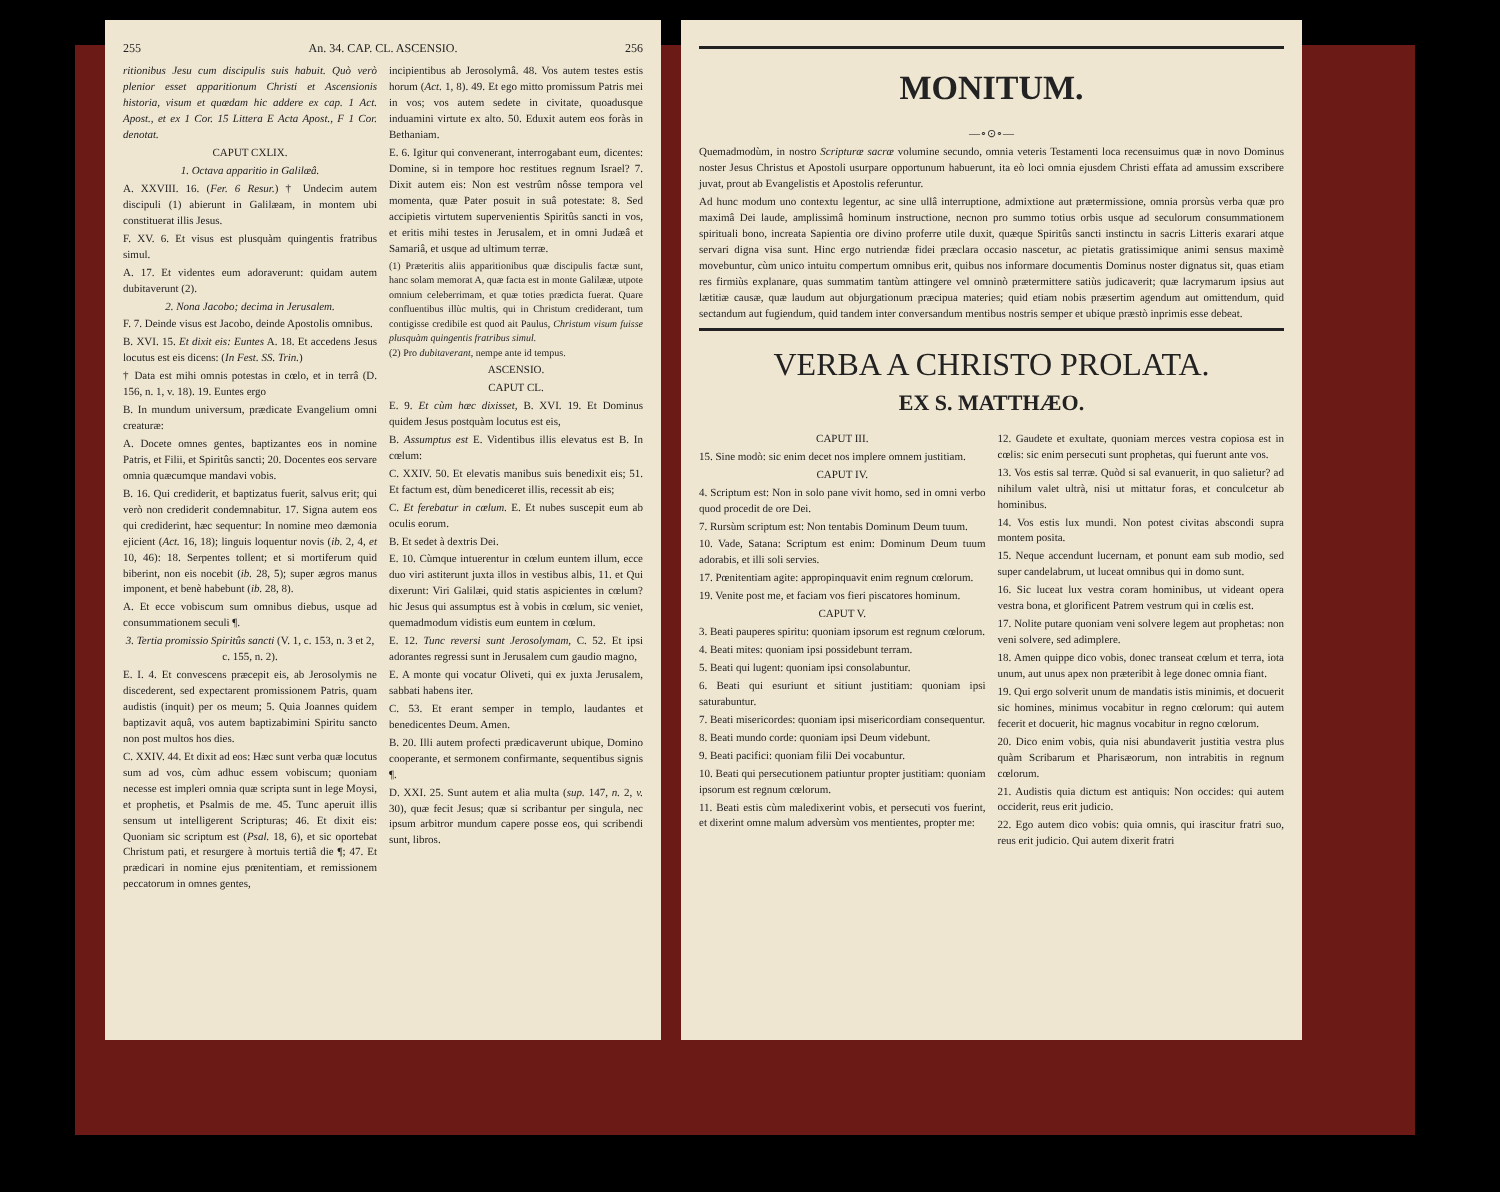255 An. 34. CAP. CL. ASCENSIO. 256
ritionibus Jesu cum discipulis suis habuit. Quò verò plenior esset apparitionum Christi et Ascensionis historia, visum et quædam hic addere ex cap. 1 Act. Apost., et ex 1 Cor. 15 Littera E Acta Apost., F 1 Cor. denotat.
CAPUT CXLIX.
1. Octava apparitio in Galilæâ.
A. XXVIII. 16. (Fer. 6 Resur.) † Undecim autem discipuli (1) abierunt in Galilæam, in montem ubi constituerat illis Jesus.
F. XV. 6. Et visus est plusquàm quingentis fratribus simul.
A. 17. Et videntes eum adoraverunt: quidam autem dubitaverunt (2).
2. Nona Jacobo; decima in Jerusalem.
F. 7. Deinde visus est Jacobo, deinde Apostolis omnibus.
B. XVI. 15. Et dixit eis: Euntes A. 18. Et accedens Jesus locutus est eis dicens: (In Fest. SS. Trin.)
† Data est mihi omnis potestas in cœlo, et in terrâ (D. 156, n. 1, v. 18). 19. Euntes ergo
B. In mundum universum, prædicate Evangelium omni creaturæ:
A. Docete omnes gentes, baptizantes eos in nomine Patris, et Filii, et Spiritûs sancti; 20. Docentes eos servare omnia quæcumque mandavi vobis.
B. 16. Qui crediderit, et baptizatus fuerit, salvus erit; qui verò non crediderit condemnabitur. 17. Signa autem eos qui crediderint, hæc sequentur: In nomine meo dæmonia ejicient (Act. 16, 18); linguis loquentur novis (ib. 2, 4, et 10, 46): 18. Serpentes tollent; et si mortiferum quid biberint, non eis nocebit (ib. 28, 5); super ægros manus imponent, et benè habebunt (ib. 28, 8).
A. Et ecce vobiscum sum omnibus diebus, usque ad consummationem seculi ¶.
3. Tertia promissio Spiritûs sancti (V. 1, c. 153, n. 3 et 2, c. 155, n. 2).
E. I. 4. Et convescens præcepit eis, ab Jerosolymis ne discederent, sed expectarent promissionem Patris, quam audistis (inquit) per os meum; 5. Quia Joannes quidem baptizavit aquâ, vos autem baptizabimini Spiritu sancto non post multos hos dies.
C. XXIV. 44. Et dixit ad eos: Hæc sunt verba quæ locutus sum ad vos, cùm adhuc essem vobiscum; quoniam necesse est impleri omnia quæ scripta sunt in lege Moysi, et prophetis, et Psalmis de me. 45. Tunc aperuit illis sensum ut intelligerent Scripturas; 46. Et dixit eis: Quoniam sic scriptum est (Psal. 18, 6), et sic oportebat Christum pati, et resurgere à mortuis tertiâ die ¶; 47. Et prædicari in nomine ejus pœnitentiam, et remissionem peccatorum in omnes gentes,
incipientibus ab Jerosolymâ. 48. Vos autem testes estis horum (Act. 1, 8). 49. Et ego mitto promissum Patris mei in vos; vos autem sedete in civitate, quoadusque induamini virtute ex alto. 50. Eduxit autem eos foràs in Bethaniam.
E. 6. Igitur qui convenerant, interrogabant eum, dicentes: Domine, si in tempore hoc restitues regnum Israel? 7. Dixit autem eis: Non est vestrûm nôsse tempora vel momenta, quæ Pater posuit in suâ potestate: 8. Sed accipietis virtutem supervenientis Spiritûs sancti in vos, et eritis mihi testes in Jerusalem, et in omni Judæâ et Samariâ, et usque ad ultimum terræ.
(1) Præteritis aliis apparitionibus quæ discipulis factæ sunt, hanc solam memorat A, quæ facta est in monte Galilææ, utpote omnium celeberrimam, et quæ toties prædicta fuerat. Quare confluentibus illùc multis, qui in Christum crediderant, tum contigisse credibile est quod ait Paulus, Christum visum fuisse plusquàm quingentis fratribus simul.
(2) Pro dubitaverant, nempe ante id tempus.
ASCENSIO.
CAPUT CL.
E. 9. Et cùm hæc dixisset, B. XVI. 19. Et Dominus quidem Jesus postquàm locutus est eis,
B. Assumptus est E. Videntibus illis elevatus est B. In cœlum:
C. XXIV. 50. Et elevatis manibus suis benedixit eis; 51. Et factum est, dùm benediceret illis, recessit ab eis;
C. Et ferebatur in cœlum. E. Et nubes suscepit eum ab oculis eorum.
B. Et sedet à dextris Dei.
E. 10. Cùmque intuerentur in cœlum euntem illum, ecce duo viri astiterunt juxta illos in vestibus albis, 11. et Qui dixerunt: Viri Galilæi, quid statis aspicientes in cœlum? hic Jesus qui assumptus est à vobis in cœlum, sic veniet, quemadmodum vidistis eum euntem in cœlum.
E. 12. Tunc reversi sunt Jerosolymam, C. 52. Et ipsi adorantes regressi sunt in Jerusalem cum gaudio magno,
E. A monte qui vocatur Oliveti, qui ex juxta Jerusalem, sabbati habens iter.
C. 53. Et erant semper in templo, laudantes et benedicentes Deum. Amen.
B. 20. Illi autem profecti prædicaverunt ubique, Domino cooperante, et sermonem confirmante, sequentibus signis ¶.
D. XXI. 25. Sunt autem et alia multa (sup. 147, n. 2, v. 30), quæ fecit Jesus; quæ si scribantur per singula, nec ipsum arbitror mundum capere posse eos, qui scribendi sunt, libros.
MONITUM.
—∘⊙∘—
Quemadmodùm, in nostro Scripturæ sacræ volumine secundo, omnia veteris Testamenti loca recensuimus quæ in novo Dominus noster Jesus Christus et Apostoli usurpare opportunum habuerunt, ita eò loci omnia ejusdem Christi effata ad amussim exscribere juvat, prout ab Evangelistis et Apostolis referuntur.
Ad hunc modum uno contextu legentur, ac sine ullâ interruptione, admixtione aut prætermissione, omnia prorsùs verba quæ pro maximâ Dei laude, amplissimâ hominum instructione, necnon pro summo totius orbis usque ad seculorum consummationem spirituali bono, increata Sapientia ore divino proferre utile duxit, quæque Spiritûs sancti instinctu in sacris Litteris exarari atque servari digna visa sunt. Hinc ergo nutriendæ fidei præclara occasio nascetur, ac pietatis gratissimique animi sensus maximè movebuntur, cùm unico intuitu compertum omnibus erit, quibus nos informare documentis Dominus noster dignatus sit, quas etiam res firmiùs explanare, quas summatim tantùm attingere vel omninò prætermittere satiùs judicaverit; quæ lacrymarum ipsius aut lætitiæ causæ, quæ laudum aut objurgationum præcipua materies; quid etiam nobis præsertim agendum aut omittendum, quid sectandum aut fugiendum, quid tandem inter conversandum mentibus nostris semper et ubique præstò inprimis esse debeat.
VERBA A CHRISTO PROLATA.
EX S. MATTHÆO.
CAPUT III.
15. Sine modò: sic enim decet nos implere omnem justitiam.
CAPUT IV.
4. Scriptum est: Non in solo pane vivit homo, sed in omni verbo quod procedit de ore Dei.
7. Rursùm scriptum est: Non tentabis Dominum Deum tuum.
10. Vade, Satana: Scriptum est enim: Dominum Deum tuum adorabis, et illi soli servies.
17. Pœnitentiam agite: appropinquavit enim regnum cœlorum.
19. Venite post me, et faciam vos fieri piscatores hominum.
CAPUT V.
3. Beati pauperes spiritu: quoniam ipsorum est regnum cœlorum.
4. Beati mites: quoniam ipsi possidebunt terram.
5. Beati qui lugent: quoniam ipsi consolabuntur.
6. Beati qui esuriunt et sitiunt justitiam: quoniam ipsi saturabuntur.
7. Beati misericordes: quoniam ipsi misericordiam consequentur.
8. Beati mundo corde: quoniam ipsi Deum videbunt.
9. Beati pacifici: quoniam filii Dei vocabuntur.
10. Beati qui persecutionem patiuntur propter justitiam: quoniam ipsorum est regnum cœlorum.
11. Beati estis cùm maledixerint vobis, et persecuti vos fuerint, et dixerint omne malum adversùm vos mentientes, propter me:
12. Gaudete et exultate, quoniam merces vestra copiosa est in cœlis: sic enim persecuti sunt prophetas, qui fuerunt ante vos.
13. Vos estis sal terræ. Quòd si sal evanuerit, in quo salietur? ad nihilum valet ultrà, nisi ut mittatur foras, et conculcetur ab hominibus.
14. Vos estis lux mundi. Non potest civitas abscondi supra montem posita.
15. Neque accendunt lucernam, et ponunt eam sub modio, sed super candelabrum, ut luceat omnibus qui in domo sunt.
16. Sic luceat lux vestra coram hominibus, ut videant opera vestra bona, et glorificent Patrem vestrum qui in cœlis est.
17. Nolite putare quoniam veni solvere legem aut prophetas: non veni solvere, sed adimplere.
18. Amen quippe dico vobis, donec transeat cœlum et terra, iota unum, aut unus apex non præteribit à lege donec omnia fiant.
19. Qui ergo solverit unum de mandatis istis minimis, et docuerit sic homines, minimus vocabitur in regno cœlorum: qui autem fecerit et docuerit, hic magnus vocabitur in regno cœlorum.
20. Dico enim vobis, quia nisi abundaverit justitia vestra plus quàm Scribarum et Pharisæorum, non intrabitis in regnum cœlorum.
21. Audistis quia dictum est antiquis: Non occides: qui autem occiderit, reus erit judicio.
22. Ego autem dico vobis: quia omnis, qui irascitur fratri suo, reus erit judicio. Qui autem dixerit fratri